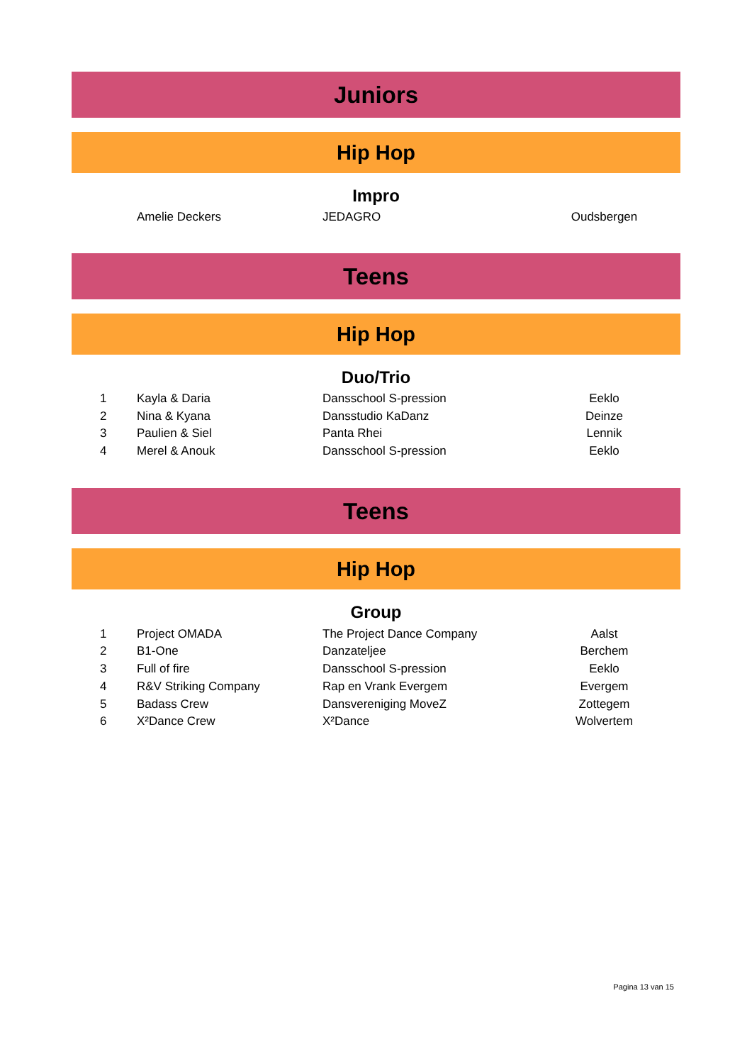Juniors
Hip Hop
Impro
| | Amelie Deckers | JEDAGRO | Oudsbergen |
Teens
Hip Hop
Duo/Trio
| 1 | Kayla & Daria | Dansschool S-pression | Eeklo |
| 2 | Nina & Kyana | Dansstudio KaDanz | Deinze |
| 3 | Paulien & Siel | Panta Rhei | Lennik |
| 4 | Merel & Anouk | Dansschool S-pression | Eeklo |
Teens
Hip Hop
Group
| 1 | Project OMADA | The Project Dance Company | Aalst |
| 2 | B1-One | Danzateljee | Berchem |
| 3 | Full of fire | Dansschool S-pression | Eeklo |
| 4 | R&V Striking Company | Rap en Vrank Evergem | Evergem |
| 5 | Badass Crew | Dansvereniging MoveZ | Zottegem |
| 6 | X²Dance Crew | X²Dance | Wolvertem |
Pagina 13 van 15